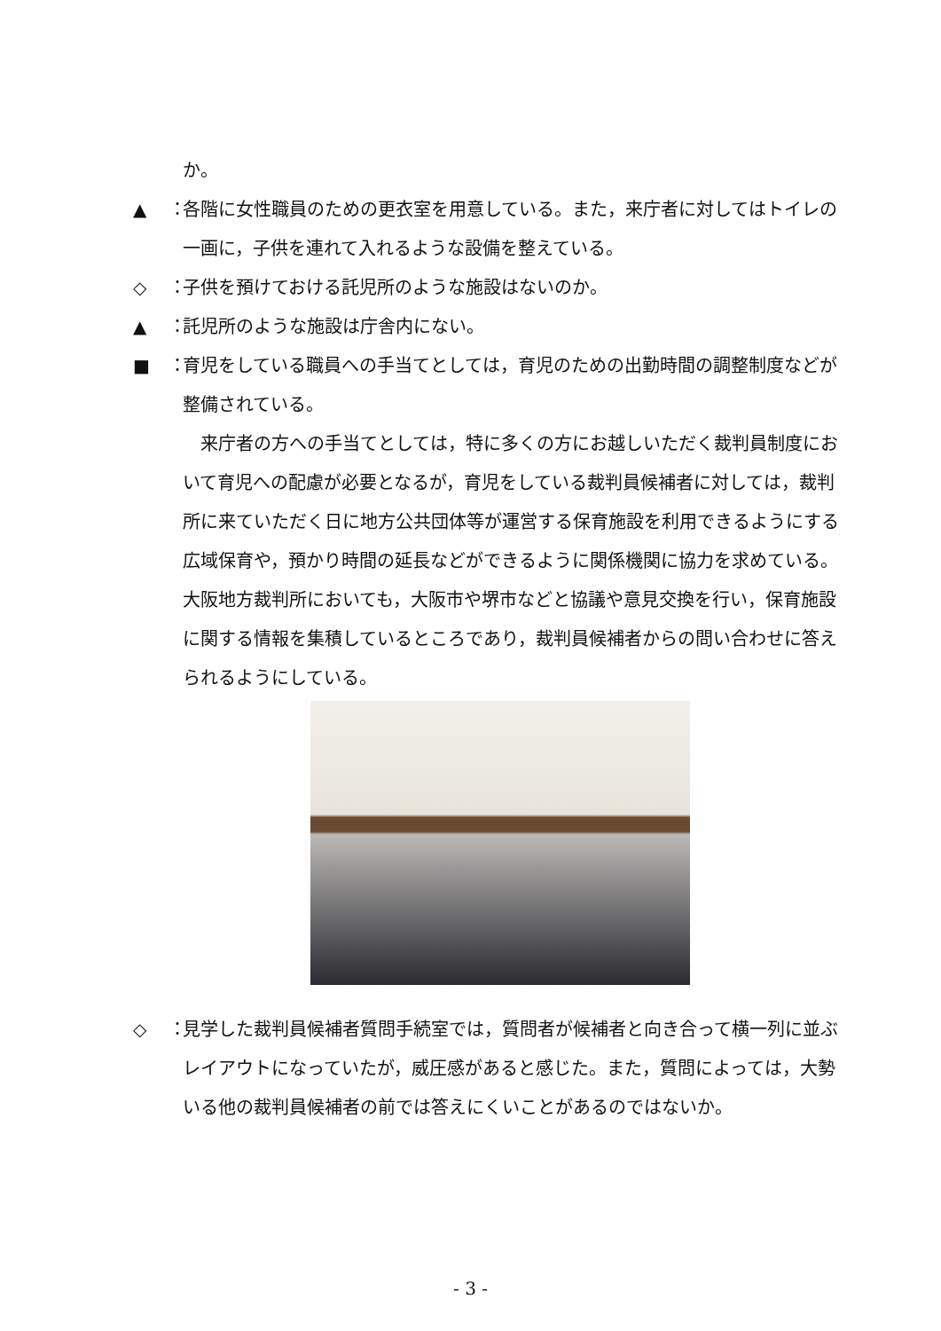か。
▲ ： 各階に女性職員のための更衣室を用意している。また，来庁者に対してはトイレの一画に，子供を連れて入れるような設備を整えている。
◇ ： 子供を預けておける託児所のような施設はないのか。
▲ ： 託児所のような施設は庁舎内にない。
■ ： 育児をしている職員への手当てとしては，育児のための出勤時間の調整制度などが整備されている。
　来庁者の方への手当てとしては，特に多くの方にお越しいただく裁判員制度において育児への配慮が必要となるが，育児をしている裁判員候補者に対しては，裁判所に来ていただく日に地方公共団体等が運営する保育施設を利用できるようにする広域保育や，預かり時間の延長などができるように関係機関に協力を求めている。大阪地方裁判所においても，大阪市や堺市などと協議や意見交換を行い，保育施設に関する情報を集積しているところであり，裁判員候補者からの問い合わせに答えられるようにしている。
◇ ： 見学した裁判員候補者質問手続室では，質問者が候補者と向き合って横一列に並ぶレイアウトになっていたが，威圧感があると感じた。また，質問によっては，大勢いる他の裁判員候補者の前では答えにくいことがあるのではないか。
- 3 -